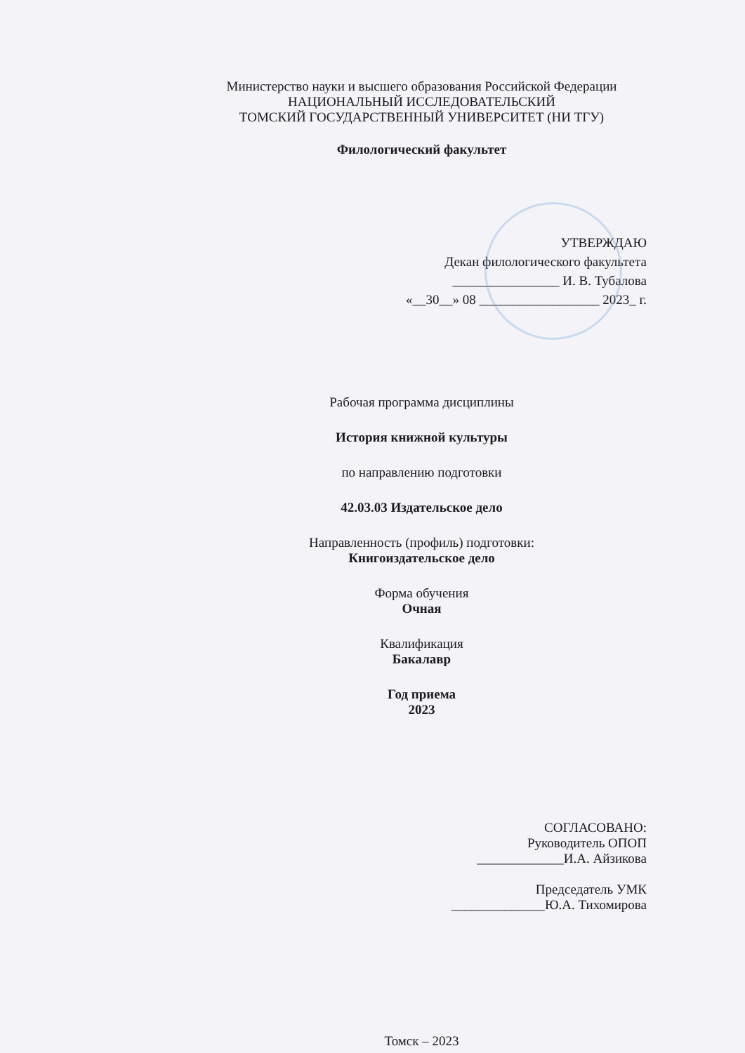Министерство науки и высшего образования Российской Федерации
НАЦИОНАЛЬНЫЙ ИССЛЕДОВАТЕЛЬСКИЙ
ТОМСКИЙ ГОСУДАРСТВЕННЫЙ УНИВЕРСИТЕТ (НИ ТГУ)
Филологический факультет
УТВЕРЖДАЮ
Декан филологического факультета
________________ И. В. Тубалова
«__30__» 08 __________________ 2023_ г.
Рабочая программа дисциплины
История книжной культуры
по направлению подготовки
42.03.03 Издательское дело
Направленность (профиль) подготовки:
Книгоиздательское дело
Форма обучения
Очная
Квалификация
Бакалавр
Год приема
2023
СОГЛАСОВАНО:
Руководитель ОПОП
_____________И.А. Айзикова
Председатель УМК
______________Ю.А. Тихомирова
Томск – 2023